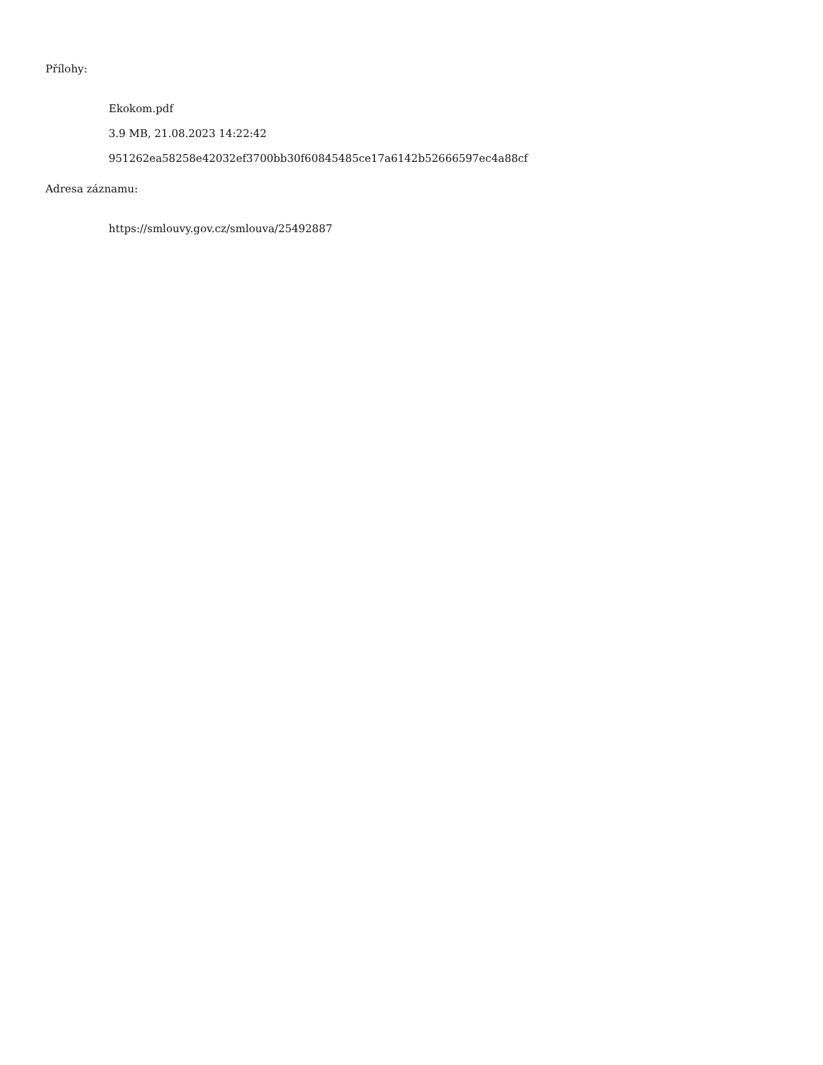Přílohy:
Ekokom.pdf
3.9 MB, 21.08.2023 14:22:42
951262ea58258e42032ef3700bb30f60845485ce17a6142b52666597ec4a88cf
Adresa záznamu:
https://smlouvy.gov.cz/smlouva/25492887